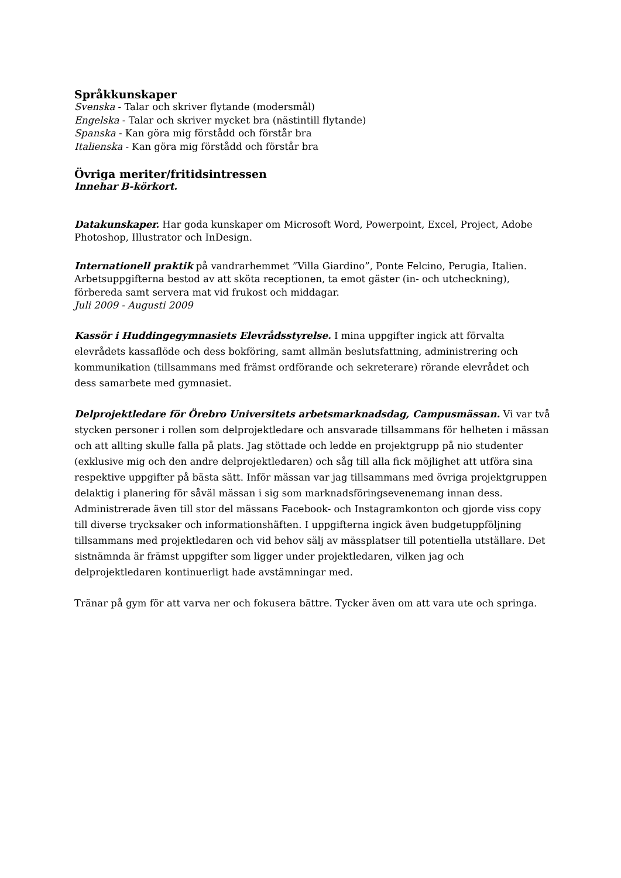Språkkunskaper
Svenska - Talar och skriver flytande (modersmål)
Engelska - Talar och skriver mycket bra (nästintill flytande)
Spanska - Kan göra mig förstådd och förstår bra
Italienska - Kan göra mig förstådd och förstår bra
Övriga meriter/fritidsintressen
Innehar B-körkort.
Datakunskaper. Har goda kunskaper om Microsoft Word, Powerpoint, Excel, Project, Adobe Photoshop, Illustrator och InDesign.
Internationell praktik på vandrarhemmet ”Villa Giardino”, Ponte Felcino, Perugia, Italien. Arbetsuppgifterna bestod av att sköta receptionen, ta emot gäster (in- och utcheckning), förbereda samt servera mat vid frukost och middagar.
Juli 2009 - Augusti 2009
Kassör i Huddingegymnasiets Elevrådsstyrelse. I mina uppgifter ingick att förvalta elevrådets kassaflöde och dess bokföring, samt allmän beslutsfattning, administrering och kommunikation (tillsammans med främst ordförande och sekreterare) rörande elevrådet och dess samarbete med gymnasiet.
Delprojektledare för Örebro Universitets arbetsmarknadsdag, Campusmässan. Vi var två stycken personer i rollen som delprojektledare och ansvarade tillsammans för helheten i mässan och att allting skulle falla på plats. Jag stöttade och ledde en projektgrupp på nio studenter (exklusive mig och den andre delprojektledaren) och såg till alla fick möjlighet att utföra sina respektive uppgifter på bästa sätt. Inför mässan var jag tillsammans med övriga projektgruppen delaktig i planering för såväl mässan i sig som marknadsföringsevenemang innan dess. Administrerade även till stor del mässans Facebook- och Instagramkonton och gjorde viss copy till diverse trycksaker och informationshäften. I uppgifterna ingick även budgetuppföljning tillsammans med projektledaren och vid behov sälj av mässplatser till potentiella utställare. Det sistnämnda är främst uppgifter som ligger under projektledaren, vilken jag och delprojektledaren kontinuerligt hade avstämningar med.
Tränar på gym för att varva ner och fokusera bättre. Tycker även om att vara ute och springa.